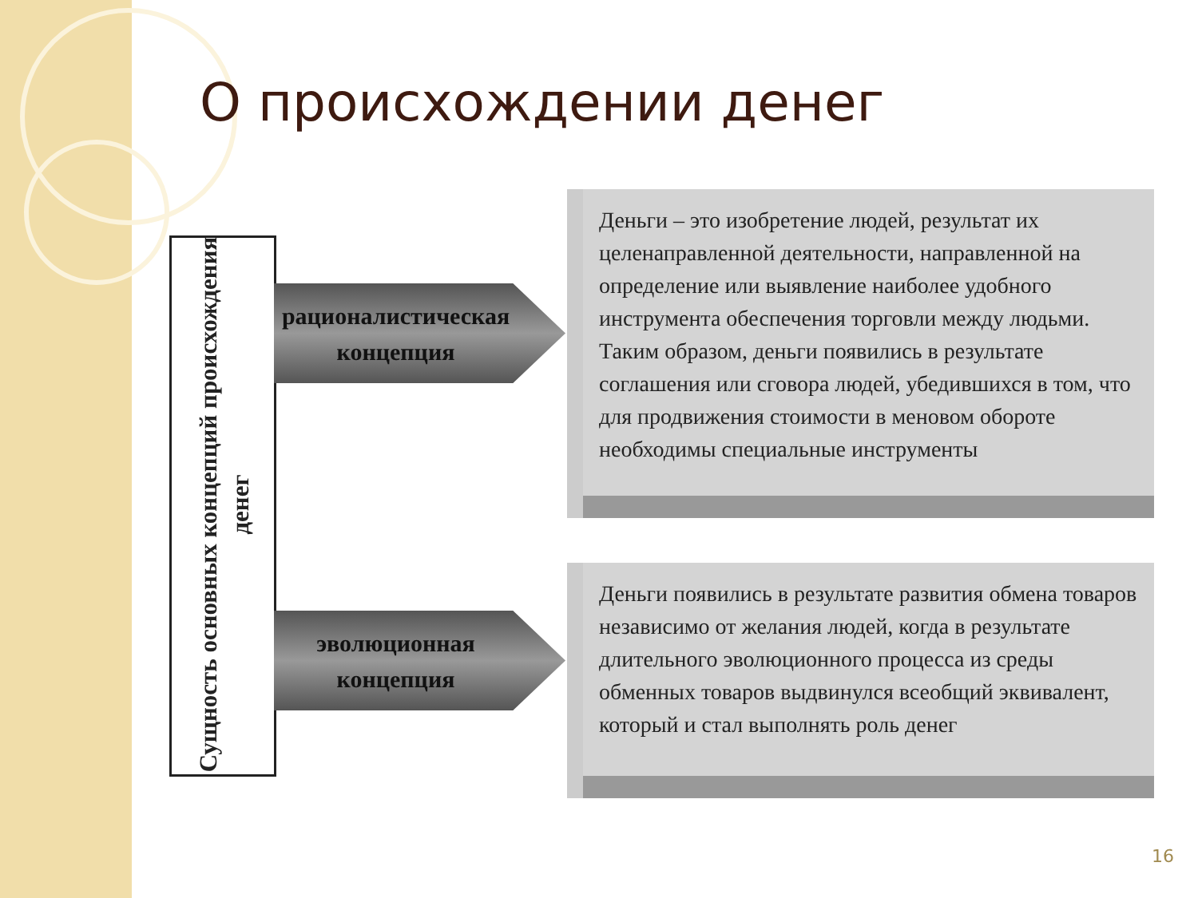О происхождении денег
Сущность основных концепций происхождения денег
рационалистическая концепция
эволюционная концепция
Деньги – это изобретение людей, результат их целенаправленной деятельности, направленной на определение или выявление наиболее удобного инструмента обеспечения торговли между людьми. Таким образом, деньги появились в результате соглашения или сговора людей, убедившихся в том, что для продвижения стоимости в меновом обороте необходимы специальные инструменты
Деньги появились в результате развития обмена товаров независимо от желания людей, когда в результате длительного эволюционного процесса из среды обменных товаров выдвинулся всеобщий эквивалент, который и стал выполнять роль денег
16